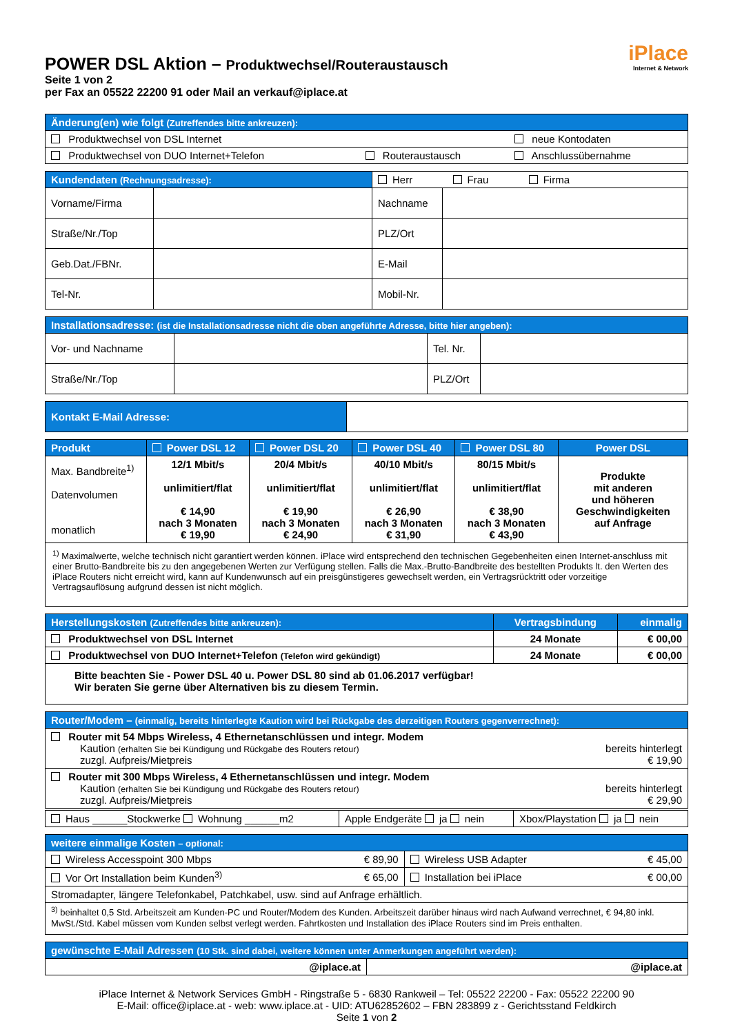POWER DSL Aktion – Produktwechsel/Routeraustausch
Seite 1 von 2
per Fax an 05522 22200 91 oder Mail an verkauf@iplace.at
iPlace
Internet & Network
| Änderung(en) wie folgt (Zutreffendes bitte ankreuzen): | | |
| --- | --- | --- |
| Produktwechsel von DSL Internet | | neue Kontodaten |
| Produktwechsel von DUO Internet+Telefon | Routeraustausch | Anschlussübernahme |
| Kundendaten (Rechnungsadresse): | | Herr Frau Firma | |
| Vorname/Firma | | Nachname | |
| Straße/Nr./Top | | PLZ/Ort | |
| Geb.Dat./FBNr. | | E-Mail | |
| Tel-Nr. | | Mobil-Nr. | |
| Installationsadresse: (ist die Installationsadresse nicht die oben angeführte Adresse, bitte hier angeben): | | | |
| --- | --- | --- | --- |
| Vor- und Nachname | | Tel. Nr. | |
| Straße/Nr./Top | | PLZ/Ort | |
| Kontakt E-Mail Adresse: | |
| Produkt | Power DSL 12 | Power DSL 20 | Power DSL 40 | Power DSL 80 | Power DSL |
| --- | --- | --- | --- | --- | --- |
| Max. Bandbreite<sup>1)</sup> Datenvolumen monatlich | 12/1 Mbit/s unlimitiert/flat € 14,90 nach 3 Monaten € 19,90 | 20/4 Mbit/s unlimitiert/flat € 19,90 nach 3 Monaten € 24,90 | 40/10 Mbit/s unlimitiert/flat € 26,90 nach 3 Monaten € 31,90 | 80/15 Mbit/s unlimitiert/flat € 38,90 nach 3 Monaten € 43,90 | Produkte mit anderen und höheren Geschwindigkeiten auf Anfrage |
| <sup>1)</sup> Maximalwerte, welche technisch nicht garantiert werden können. iPlace wird entsprechend den technischen Gegebenheiten einen Internet-anschluss mit einer Brutto-Bandbreite bis zu den angegebenen Werten zur Verfügung stellen. Falls die Max.-Brutto-Bandbreite des bestellten Produkts lt. den Werten des iPlace Routers nicht erreicht wird, kann auf Kundenwunsch auf ein preisgünstigeres gewechselt werden, ein Vertragsrücktritt oder vorzeitige Vertragsauflösung aufgrund dessen ist nicht möglich. | | | | | |
| Herstellungskosten (Zutreffendes bitte ankreuzen): | Vertragsbindung | einmalig |
| --- | --- | --- |
| Produktwechsel von DSL Internet | 24 Monate | € 00,00 |
| Produktwechsel von DUO Internet+Telefon (Telefon wird gekündigt) | 24 Monate | € 00,00 |
| Bitte beachten Sie - Power DSL 40 u. Power DSL 80 sind ab 01.06.2017 verfügbar! Wir beraten Sie gerne über Alternativen bis zu diesem Termin. | | |
| Router/Modem – (einmalig, bereits hinterlegte Kaution wird bei Rückgabe des derzeitigen Routers gegenverrechnet): | |
| --- | --- |
| Router mit 54 Mbps Wireless, 4 Ethernetanschlüssen und integr. Modem Kaution (erhalten Sie bei Kündigung und Rückgabe des Routers retour) zuzgl. Aufpreis/Mietpreis | bereits hinterlegt € 19,90 |
| Router mit 300 Mbps Wireless, 4 Ethernetanschlüssen und integr. Modem Kaution (erhalten Sie bei Kündigung und Rückgabe des Routers retour) zuzgl. Aufpreis/Mietpreis | bereits hinterlegt € 29,90 |
| Haus ______Stockwerke Wohnung ______m2 | Apple Endgeräte ja nein | Xbox/Playstation ja nein |
| weitere einmalige Kosten – optional: | | | |
| --- | --- | --- | --- |
| Wireless Accesspoint 300 Mbps | € 89,90 | Wireless USB Adapter | € 45,00 |
| Vor Ort Installation beim Kunden<sup>3)</sup> | € 65,00 | Installation bei iPlace | € 00,00 |
| Stromadapter, längere Telefonkabel, Patchkabel, usw. sind auf Anfrage erhältlich. | | | |
| <sup>3)</sup> beinhaltet 0,5 Std. Arbeitszeit am Kunden-PC und Router/Modem des Kunden. Arbeitszeit darüber hinaus wird nach Aufwand verrechnet, € 94,80 inkl. MwSt./Std. Kabel müssen vom Kunden selbst verlegt werden. Fahrtkosten und Installation des iPlace Routers sind im Preis enthalten. | | | |
| gewünschte E-Mail Adressen (10 Stk. sind dabei, weitere können unter Anmerkungen angeführt werden): | |
| --- | --- |
| @iplace.at | @iplace.at |
iPlace Internet & Network Services GmbH - Ringstraße 5 - 6830 Rankweil – Tel: 05522 22200 - Fax: 05522 22200 90
E-Mail: office@iplace.at - web: www.iplace.at - UID: ATU62852602 – FBN 283899 z - Gerichtsstand Feldkirch
Seite 1 von 2